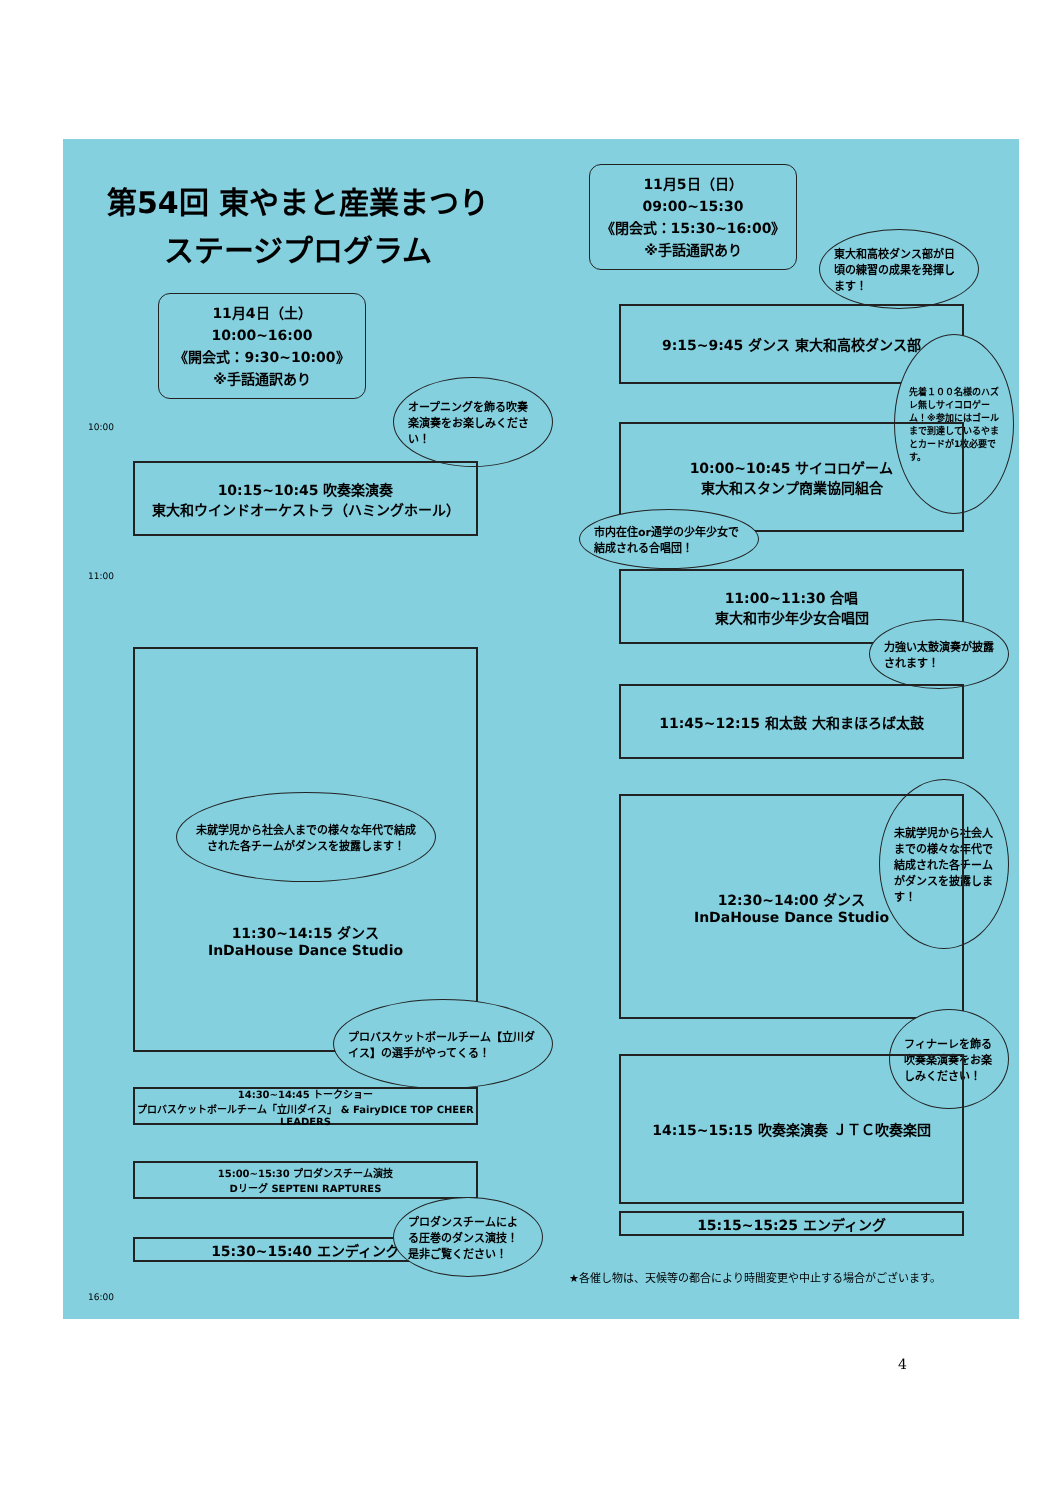第54回 東やまと産業まつり
ステージプログラム
11月4日（土）10:00~16:00
《開会式：9:30~10:00》
※手話通訳あり
10:00
オープニングを飾る吹奏楽演奏をお楽しみください！
10:15~10:45 吹奏楽演奏
東大和ウインドオーケストラ（ハミングホール）
11:00
未就学児から社会人までの様々な年代で結成された各チームがダンスを披露します！
11:30~14:15 ダンス
InDaHouse Dance Studio
プロバスケットボールチーム【立川ダイス】の選手がやってくる！
14:30~14:45 トークショー
プロバスケットボールチーム「立川ダイス」 & FairyDICE TOP CHEER LEADERS
15:00~15:30 プロダンスチーム演技
Dリーグ SEPTENI RAPTURES
15:30~15:40 エンディング
プロダンスチームによる圧巻のダンス演技！是非ご覧ください！
16:00
11月5日（日）09:00~15:30
《閉会式：15:30~16:00》
※手話通訳あり
東大和高校ダンス部が日頃の練習の成果を発揮します！
9:15~9:45 ダンス 東大和高校ダンス部
先着１００名様のハズレ無しサイコロゲーム！※参加にはゴールまで到達しているやまとカードが1枚必要です。
10:00~10:45 サイコロゲーム
東大和スタンプ商業協同組合
市内在住or通学の少年少女で結成される合唱団！
11:00~11:30 合唱
東大和市少年少女合唱団
力強い太鼓演奏が披露されます！
11:45~12:15 和太鼓 大和まほろば太鼓
未就学児から社会人までの様々な年代で結成された各チームがダンスを披露します！
12:30~14:00 ダンス
InDaHouse Dance Studio
フィナーレを飾る吹奏楽演奏をお楽しみください！
14:15~15:15 吹奏楽演奏 ＪＴＣ吹奏楽団
15:15~15:25 エンディング
★各催し物は、天候等の都合により時間変更や中止する場合がございます。
4